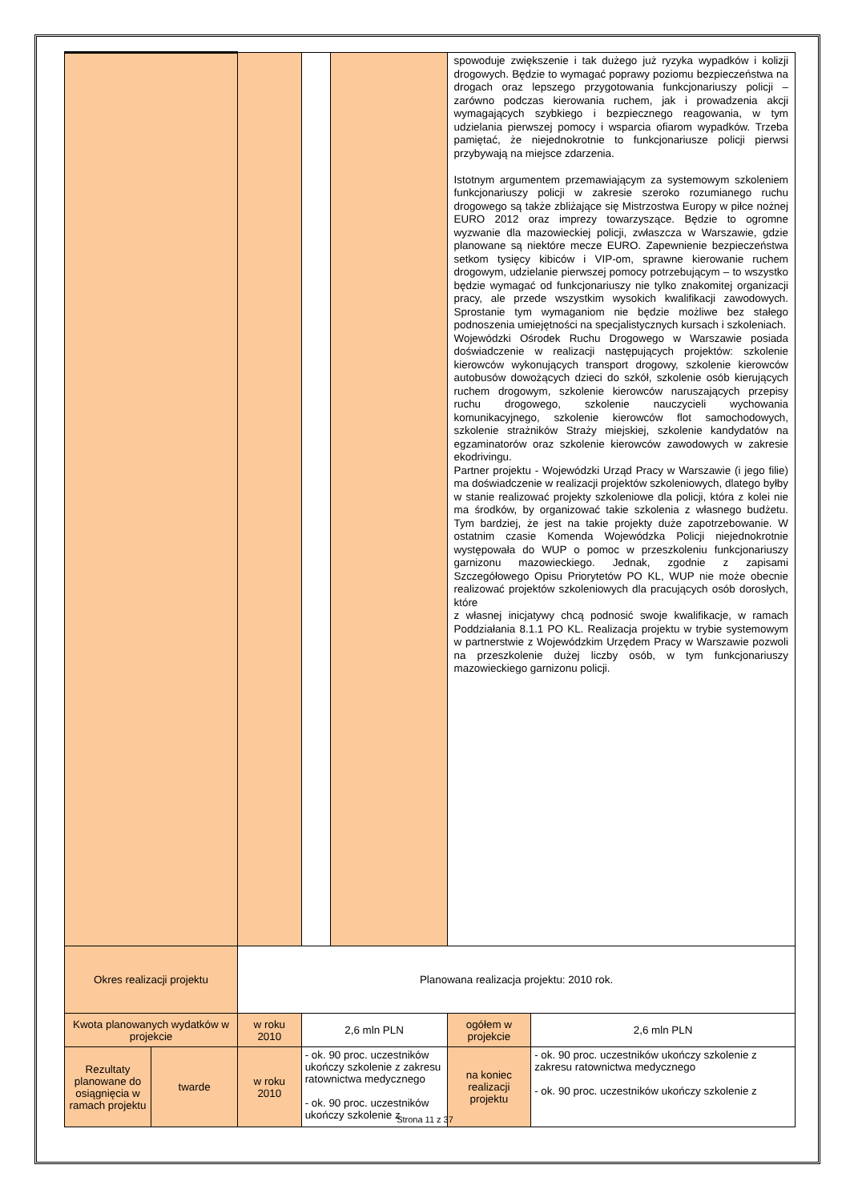| | | | | | spowoduje zwiększenie i tak dużego już ryzyka wypadków i kolizji drogowych. Będzie to wymagać poprawy poziomu bezpieczeństwa na drogach oraz lepszego przygotowania funkcjonariuszy policji – zarówno podczas kierowania ruchem, jak i prowadzenia akcji wymagających szybkiego i bezpiecznego reagowania, w tym udzielania pierwszej pomocy i wsparcia ofiarom wypadków. Trzeba pamiętać, że niejednokrotnie to funkcjonariusze policji pierwsi przybywają na miejsce zdarzenia. Istotnym argumentem przemawiającym za systemowym szkoleniem funkcjonariuszy policji w zakresie szeroko rozumianego ruchu drogowego są także zbliżające się Mistrzostwa Europy w piłce nożnej EURO 2012 oraz imprezy towarzyszące. Będzie to ogromne wyzwanie dla mazowieckiej policji, zwłaszcza w Warszawie, gdzie planowane są niektóre mecze EURO. Zapewnienie bezpieczeństwa setkom tysięcy kibiców i VIP-om, sprawne kierowanie ruchem drogowym, udzielanie pierwszej pomocy potrzebującym – to wszystko będzie wymagać od funkcjonariuszy nie tylko znakomitej organizacji pracy, ale przede wszystkim wysokich kwalifikacji zawodowych. Sprostanie tym wymaganiom nie będzie możliwe bez stałego podnoszenia umiejętności na specjalistycznych kursach i szkoleniach. Wojewódzki Ośrodek Ruchu Drogowego w Warszawie posiada doświadczenie w realizacji następujących projektów: szkolenie kierowców wykonujących transport drogowy, szkolenie kierowców autobusów dowożących dzieci do szkół, szkolenie osób kierujących ruchem drogowym, szkolenie kierowców naruszających przepisy ruchu drogowego, szkolenie nauczycieli wychowania komunikacyjnego, szkolenie kierowców flot samochodowych, szkolenie strażników Straży miejskiej, szkolenie kandydatów na egzaminatorów oraz szkolenie kierowców zawodowych w zakresie ekodrivingu. Partner projektu - Wojewódzki Urząd Pracy w Warszawie (i jego filie) ma doświadczenie w realizacji projektów szkoleniowych, dlatego byłby w stanie realizować projekty szkoleniowe dla policji, która z kolei nie ma środków, by organizować takie szkolenia z własnego budżetu. Tym bardziej, że jest na takie projekty duże zapotrzebowanie. W ostatnim czasie Komenda Wojewódzka Policji niejednokrotnie występowała do WUP o pomoc w przeszkoleniu funkcjonariuszy garnizonu mazowieckiego. Jednak, zgodnie z zapisami Szczegółowego Opisu Priorytetów PO KL, WUP nie może obecnie realizować projektów szkoleniowych dla pracujących osób dorosłych, które z własnej inicjatywy chcą podnosić swoje kwalifikacje, w ramach Poddziałania 8.1.1 PO KL. Realizacja projektu w trybie systemowym w partnerstwie z Wojewódzkim Urzędem Pracy w Warszawie pozwoli na przeszkolenie dużej liczby osób, w tym funkcjonariuszy mazowieckiego garnizonu policji. | |
| Okres realizacji projektu | | Planowana realizacja projektu: 2010 rok. | | | | |
| Kwota planowanych wydatków w projekcie | | w roku 2010 | 2,6 mln PLN | | ogółem w projekcie | 2,6 mln PLN |
| Rezultaty planowane do osiągnięcia w ramach projektu | twarde | w roku 2010 | - ok. 90 proc. uczestników ukończy szkolenie z zakresu ratownictwa medycznego - ok. 90 proc. uczestników ukończy szkolenie z | | na koniec realizacji projektu | - ok. 90 proc. uczestników ukończy szkolenie z zakresu ratownictwa medycznego - ok. 90 proc. uczestników ukończy szkolenie z |
Strona 11 z 37